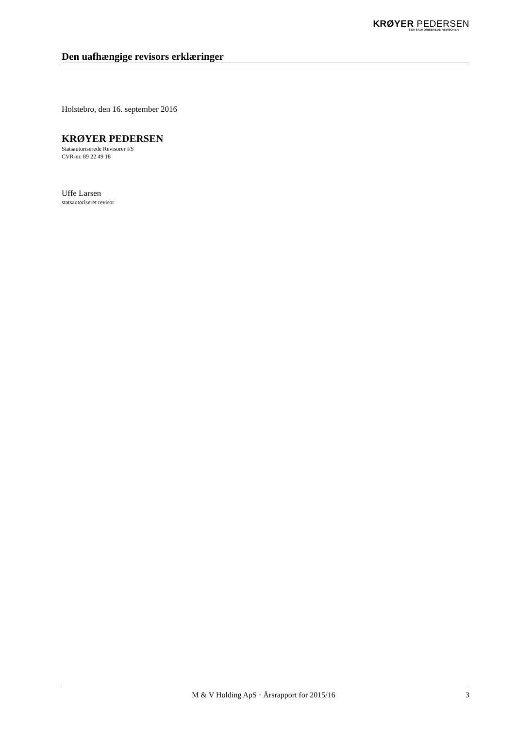KRØYER PEDERSEN
STATSAUTORISEREDE REVISORER
Den uafhængige revisors erklæringer
Holstebro, den 16. september 2016
KRØYER PEDERSEN
Statsautoriserede Revisorer I/S
CVR-nr. 89 22 49 18
Uffe Larsen
statsautoriseret revisor
M & V Holding ApS · Årsrapport for 2015/16 3